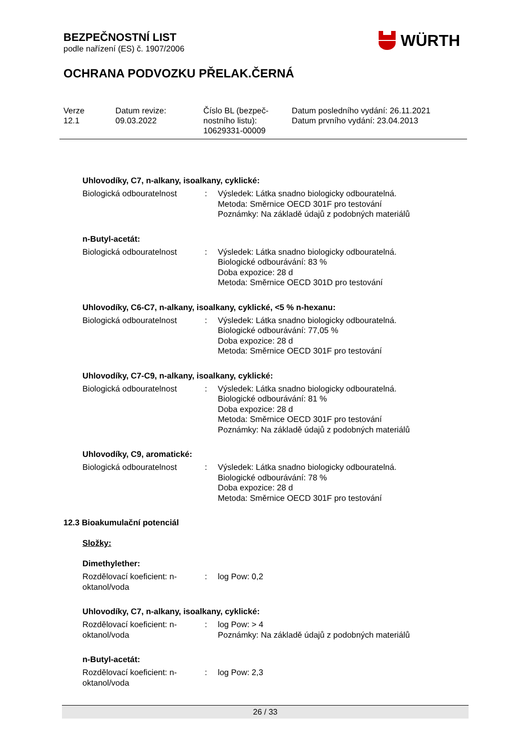BEZPEČNOSTNÍ LIST
podle nařízení (ES) č. 1907/2006
OCHRANA PODVOZKU PŘELAK.ČERNÁ
WÜRTH
| Verze 12.1 | Datum revize: 09.03.2022 | Číslo BL (bezpeč- nostního listu): 10629331-00009 | Datum posledního vydání: 26.11.2021 Datum prvního vydání: 23.04.2013 |
Uhlovodíky, C7, n-alkany, isoalkany, cyklické:
| Biologická odbouratelnost | : | Výsledek: Látka snadno biologicky odbouratelná. Metoda: Směrnice OECD 301F pro testování Poznámky: Na základě údajů z podobných materiálů |
n-Butyl-acetát:
| Biologická odbouratelnost | : | Výsledek: Látka snadno biologicky odbouratelná. Biologické odbourávání: 83 % Doba expozice: 28 d Metoda: Směrnice OECD 301D pro testování |
Uhlovodíky, C6-C7, n-alkany, isoalkany, cyklické, <5 % n-hexanu:
| Biologická odbouratelnost | : | Výsledek: Látka snadno biologicky odbouratelná. Biologické odbourávání: 77,05 % Doba expozice: 28 d Metoda: Směrnice OECD 301F pro testování |
Uhlovodíky, C7-C9, n-alkany, isoalkany, cyklické:
| Biologická odbouratelnost | : | Výsledek: Látka snadno biologicky odbouratelná. Biologické odbourávání: 81 % Doba expozice: 28 d Metoda: Směrnice OECD 301F pro testování Poznámky: Na základě údajů z podobných materiálů |
Uhlovodíky, C9, aromatické:
| Biologická odbouratelnost | : | Výsledek: Látka snadno biologicky odbouratelná. Biologické odbourávání: 78 % Doba expozice: 28 d Metoda: Směrnice OECD 301F pro testování |
12.3 Bioakumulační potenciál
Složky:
Dimethylether:
| Rozdělovací koeficient: n- oktanol/voda | : | log Pow: 0,2 |
Uhlovodíky, C7, n-alkany, isoalkany, cyklické:
| Rozdělovací koeficient: n- oktanol/voda | : | log Pow: > 4 Poznámky: Na základě údajů z podobných materiálů |
n-Butyl-acetát:
| Rozdělovací koeficient: n- oktanol/voda | : | log Pow: 2,3 |
26 / 33